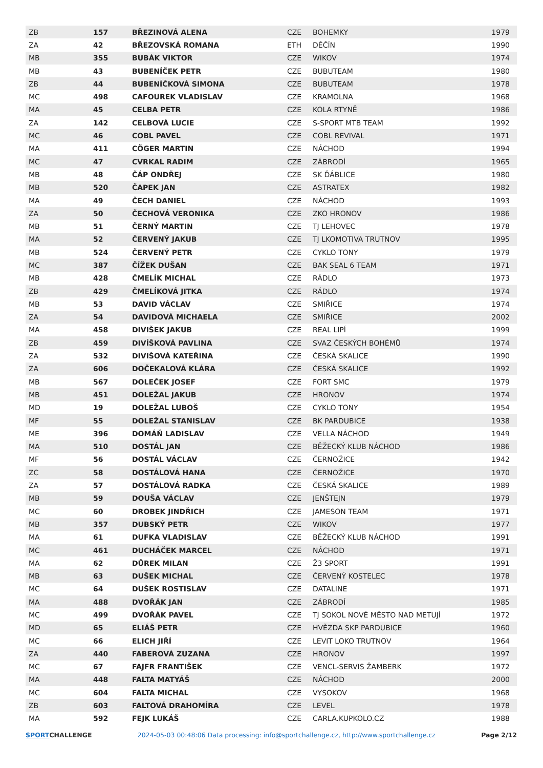| ZB | 157 | BŘEZINOVÁ ALENA | CZE | BOHEMKY | 1979 |
| ZA | 42 | BŘEZOVSKÁ ROMANA | ETH | DĚČÍN | 1990 |
| MB | 355 | BUBÁK VIKTOR | CZE | WIKOV | 1974 |
| MB | 43 | BUBENÍČEK PETR | CZE | BUBUTEAM | 1980 |
| ZB | 44 | BUBENÍČKOVÁ SIMONA | CZE | BUBUTEAM | 1978 |
| MC | 498 | CAFOUREK VLADISLAV | CZE | KRAMOLNA | 1968 |
| MA | 45 | CELBA PETR | CZE | KOLA RTYNĚ | 1986 |
| ZA | 142 | CELBOVÁ LUCIE | CZE | S-SPORT MTB TEAM | 1992 |
| MC | 46 | COBL PAVEL | CZE | COBL REVIVAL | 1971 |
| MA | 411 | CÖGER MARTIN | CZE | NÁCHOD | 1994 |
| MC | 47 | CVRKAL RADIM | CZE | ZÁBRODÍ | 1965 |
| MB | 48 | ČÁP ONDŘEJ | CZE | SK ĎÁBLICE | 1980 |
| MB | 520 | ČAPEK JAN | CZE | ASTRATEX | 1982 |
| MA | 49 | ČECH DANIEL | CZE | NÁCHOD | 1993 |
| ZA | 50 | ČECHOVÁ VERONIKA | CZE | ZKO HRONOV | 1986 |
| MB | 51 | ČERNÝ MARTIN | CZE | TJ LEHOVEC | 1978 |
| MA | 52 | ČERVENÝ JAKUB | CZE | TJ LKOMOTIVA TRUTNOV | 1995 |
| MB | 524 | ČERVENÝ PETR | CZE | CYKLO TONY | 1979 |
| MC | 387 | ČÍŽEK DUŠAN | CZE | BAK SEAL 6 TEAM | 1971 |
| MB | 428 | ČMELÍK MICHAL | CZE | RÁDLO | 1973 |
| ZB | 429 | ČMELÍKOVÁ JITKA | CZE | RÁDLO | 1974 |
| MB | 53 | DAVID VÁCLAV | CZE | SMIŘICE | 1974 |
| ZA | 54 | DAVIDOVÁ MICHAELA | CZE | SMIŘICE | 2002 |
| MA | 458 | DIVIŠEK JAKUB | CZE | REAL LIPÍ | 1999 |
| ZB | 459 | DIVÍŠKOVÁ PAVLINA | CZE | SVAZ ČESKÝCH BOHÉMŮ | 1974 |
| ZA | 532 | DIVIŠOVÁ KATEŘINA | CZE | ČESKÁ SKALICE | 1990 |
| ZA | 606 | DOČEKALOVÁ KLÁRA | CZE | ČESKÁ SKALICE | 1992 |
| MB | 567 | DOLEČEK JOSEF | CZE | FORT SMC | 1979 |
| MB | 451 | DOLEŽAL JAKUB | CZE | HRONOV | 1974 |
| MD | 19 | DOLEŽAL LUBOŠ | CZE | CYKLO TONY | 1954 |
| MF | 55 | DOLEŽAL STANISLAV | CZE | BK PARDUBICE | 1938 |
| ME | 396 | DOMÁŇ LADISLAV | CZE | VELLA NÁCHOD | 1949 |
| MA | 510 | DOSTÁL JAN | CZE | BĚŽECKÝ KLUB NÁCHOD | 1986 |
| MF | 56 | DOSTÁL VÁCLAV | CZE | ČERNOŽICE | 1942 |
| ZC | 58 | DOSTÁLOVÁ HANA | CZE | ČERNOŽICE | 1970 |
| ZA | 57 | DOSTÁLOVÁ RADKA | CZE | ČESKÁ SKALICE | 1989 |
| MB | 59 | DOUŠA VÁCLAV | CZE | JENŠTEJN | 1979 |
| MC | 60 | DROBEK JINDŘICH | CZE | JAMESON TEAM | 1971 |
| MB | 357 | DUBSKÝ PETR | CZE | WIKOV | 1977 |
| MA | 61 | DUFKA VLADISLAV | CZE | BĚŽECKÝ KLUB NÁCHOD | 1991 |
| MC | 461 | DUCHÁČEK MARCEL | CZE | NÁCHOD | 1971 |
| MA | 62 | DŮREK MILAN | CZE | Ž3 SPORT | 1991 |
| MB | 63 | DUŠEK MICHAL | CZE | ČERVENÝ KOSTELEC | 1978 |
| MC | 64 | DUŠEK ROSTISLAV | CZE | DATALINE | 1971 |
| MA | 488 | DVOŘÁK JAN | CZE | ZÁBRODÍ | 1985 |
| MC | 499 | DVOŘÁK PAVEL | CZE | TJ SOKOL NOVÉ MĚSTO NAD METUJÍ | 1972 |
| MD | 65 | ELIÁŠ PETR | CZE | HVĚZDA SKP PARDUBICE | 1960 |
| MC | 66 | ELICH JIŘÍ | CZE | LEVIT LOKO TRUTNOV | 1964 |
| ZA | 440 | FABEROVÁ ZUZANA | CZE | HRONOV | 1997 |
| MC | 67 | FAJFR FRANTIŠEK | CZE | VENCL-SERVIS ŽAMBERK | 1972 |
| MA | 448 | FALTA MATYÁŠ | CZE | NÁCHOD | 2000 |
| MC | 604 | FALTA MICHAL | CZE | VYSOKOV | 1968 |
| ZB | 603 | FALTOVÁ DRAHOMÍRA | CZE | LEVEL | 1978 |
| MA | 592 | FEJK LUKÁŠ | CZE | CARLA.KUPKOLO.CZ | 1988 |
SPORTCHALLENGE 2024-05-03 00:48:06 Data processing: info@sportchallenge.cz, http://www.sportchallenge.cz
Page 2/12